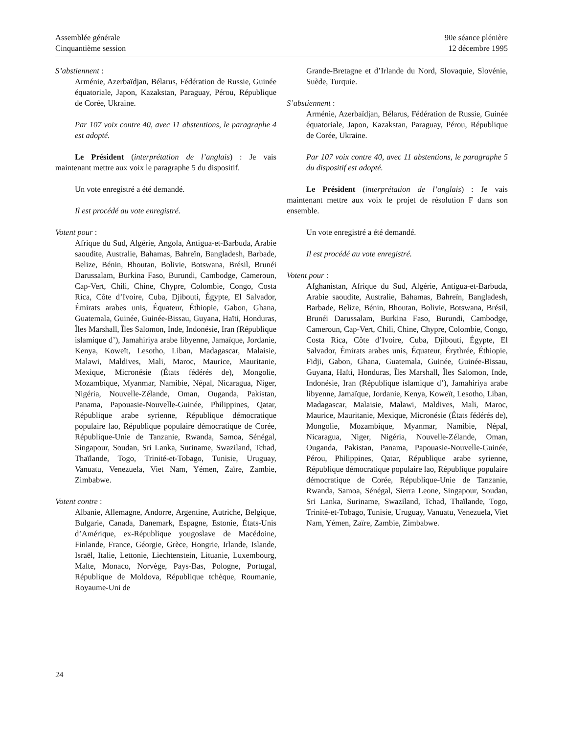Assemblée générale
Cinquantième session
90e séance plénière
12 décembre 1995
S’abstiennent :
Arménie, Azerbaïdjan, Bélarus, Fédération de Russie, Guinée équatoriale, Japon, Kazakstan, Paraguay, Pérou, République de Corée, Ukraine.
Par 107 voix contre 40, avec 11 abstentions, le paragraphe 4 est adopté.
Le Président (interprétation de l’anglais) : Je vais maintenant mettre aux voix le paragraphe 5 du dispositif.
Un vote enregistré a été demandé.
Il est procédé au vote enregistré.
Votent pour :
Afrique du Sud, Algérie, Angola, Antigua-et-Barbuda, Arabie saoudite, Australie, Bahamas, Bahreïn, Bangladesh, Barbade, Belize, Bénin, Bhoutan, Bolivie, Botswana, Brésil, Brunéi Darussalam, Burkina Faso, Burundi, Cambodge, Cameroun, Cap-Vert, Chili, Chine, Chypre, Colombie, Congo, Costa Rica, Côte d’Ivoire, Cuba, Djibouti, Égypte, El Salvador, Émirats arabes unis, Équateur, Éthiopie, Gabon, Ghana, Guatemala, Guinée, Guinée-Bissau, Guyana, Haïti, Honduras, Îles Marshall, Îles Salomon, Inde, Indonésie, Iran (République islamique d’), Jamahiriya arabe libyenne, Jamaïque, Jordanie, Kenya, Koweït, Lesotho, Liban, Madagascar, Malaisie, Malawi, Maldives, Mali, Maroc, Maurice, Mauritanie, Mexique, Micronésie (États fédérés de), Mongolie, Mozambique, Myanmar, Namibie, Népal, Nicaragua, Niger, Nigéria, Nouvelle-Zélande, Oman, Ouganda, Pakistan, Panama, Papouasie-Nouvelle-Guinée, Philippines, Qatar, République arabe syrienne, République démocratique populaire lao, République populaire démocratique de Corée, République-Unie de Tanzanie, Rwanda, Samoa, Sénégal, Singapour, Soudan, Sri Lanka, Suriname, Swaziland, Tchad, Thaïlande, Togo, Trinité-et-Tobago, Tunisie, Uruguay, Vanuatu, Venezuela, Viet Nam, Yémen, Zaïre, Zambie, Zimbabwe.
Votent contre :
Albanie, Allemagne, Andorre, Argentine, Autriche, Belgique, Bulgarie, Canada, Danemark, Espagne, Estonie, États-Unis d’Amérique, ex-République yougoslave de Macédoine, Finlande, France, Géorgie, Grèce, Hongrie, Irlande, Islande, Israël, Italie, Lettonie, Liechtenstein, Lituanie, Luxembourg, Malte, Monaco, Norvège, Pays-Bas, Pologne, Portugal, République de Moldova, République tchèque, Roumanie, Royaume-Uni de
Grande-Bretagne et d’Irlande du Nord, Slovaquie, Slovénie, Suède, Turquie.
S’abstiennent :
Arménie, Azerbaïdjan, Bélarus, Fédération de Russie, Guinée équatoriale, Japon, Kazakstan, Paraguay, Pérou, République de Corée, Ukraine.
Par 107 voix contre 40, avec 11 abstentions, le paragraphe 5 du dispositif est adopté.
Le Président (interprétation de l’anglais) : Je vais maintenant mettre aux voix le projet de résolution F dans son ensemble.
Un vote enregistré a été demandé.
Il est procédé au vote enregistré.
Votent pour :
Afghanistan, Afrique du Sud, Algérie, Antigua-et-Barbuda, Arabie saoudite, Australie, Bahamas, Bahreïn, Bangladesh, Barbade, Belize, Bénin, Bhoutan, Bolivie, Botswana, Brésil, Brunéi Darussalam, Burkina Faso, Burundi, Cambodge, Cameroun, Cap-Vert, Chili, Chine, Chypre, Colombie, Congo, Costa Rica, Côte d’Ivoire, Cuba, Djibouti, Égypte, El Salvador, Émirats arabes unis, Équateur, Érythrée, Éthiopie, Fidji, Gabon, Ghana, Guatemala, Guinée, Guinée-Bissau, Guyana, Haïti, Honduras, Îles Marshall, Îles Salomon, Inde, Indonésie, Iran (République islamique d’), Jamahiriya arabe libyenne, Jamaïque, Jordanie, Kenya, Koweït, Lesotho, Liban, Madagascar, Malaisie, Malawi, Maldives, Mali, Maroc, Maurice, Mauritanie, Mexique, Micronésie (États fédérés de), Mongolie, Mozambique, Myanmar, Namibie, Népal, Nicaragua, Niger, Nigéria, Nouvelle-Zélande, Oman, Ouganda, Pakistan, Panama, Papouasie-Nouvelle-Guinée, Pérou, Philippines, Qatar, République arabe syrienne, République démocratique populaire lao, République populaire démocratique de Corée, République-Unie de Tanzanie, Rwanda, Samoa, Sénégal, Sierra Leone, Singapour, Soudan, Sri Lanka, Suriname, Swaziland, Tchad, Thaïlande, Togo, Trinité-et-Tobago, Tunisie, Uruguay, Vanuatu, Venezuela, Viet Nam, Yémen, Zaïre, Zambie, Zimbabwe.
24